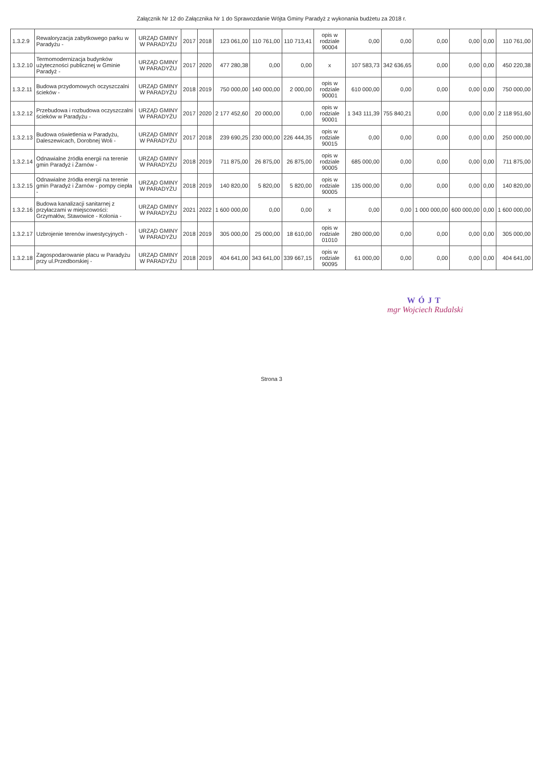Załącznik Nr 12 do Załącznika Nr 1 do Sprawozdanie Wójta Gminy Paradyż z wykonania budżetu za 2018 r.
| 1.3.2.9 | Rewaloryzacja zabytkowego parku w Paradyżu - | URZĄD GMINY W PARADYŻU | 2017 | 2018 | 123 061,00 | 110 761,00 | 110 713,41 | opis w rodziale 90004 | 0,00 | 0,00 | 0,00 | 0,00 | 0,00 | 110 761,00 |
| 1.3.2.10 | Termomodernizacja budynków użyteczności publicznej w Gminie Paradyż - | URZĄD GMINY W PARADYŻU | 2017 | 2020 | 477 280,38 | 0,00 | 0,00 | x | 107 583,73 | 342 636,65 | 0,00 | 0,00 | 0,00 | 450 220,38 |
| 1.3.2.11 | Budowa przydomowych oczyszczalni ścieków - | URZĄD GMINY W PARADYŻU | 2018 | 2019 | 750 000,00 | 140 000,00 | 2 000,00 | opis w rodziale 90001 | 610 000,00 | 0,00 | 0,00 | 0,00 | 0,00 | 750 000,00 |
| 1.3.2.12 | Przebudowa i rozbudowa oczyszczalni ścieków w Paradyżu - | URZĄD GMINY W PARADYŻU | 2017 | 2020 | 2 177 452,60 | 20 000,00 | 0,00 | opis w rodziale 90001 | 1 343 111,39 | 755 840,21 | 0,00 | 0,00 | 0,00 | 2 118 951,60 |
| 1.3.2.13 | Budowa oświetlenia w Paradyżu, Daleszewicach, Dorobnej Woli - | URZĄD GMINY W PARADYŻU | 2017 | 2018 | 239 690,25 | 230 000,00 | 226 444,35 | opis w rodziale 90015 | 0,00 | 0,00 | 0,00 | 0,00 | 0,00 | 250 000,00 |
| 1.3.2.14 | Odnawialne źródła energii na terenie gmin Paradyż i Żarnów - | URZĄD GMINY W PARADYŻU | 2018 | 2019 | 711 875,00 | 26 875,00 | 26 875,00 | opis w rodziale 90005 | 685 000,00 | 0,00 | 0,00 | 0,00 | 0,00 | 711 875,00 |
| 1.3.2.15 | Odnawialne źródła energii na terenie gmin Paradyż i Żarnów - pompy ciepła - | URZĄD GMINY W PARADYŻU | 2018 | 2019 | 140 820,00 | 5 820,00 | 5 820,00 | opis w rodziale 90005 | 135 000,00 | 0,00 | 0,00 | 0,00 | 0,00 | 140 820,00 |
| 1.3.2.16 | Budowa kanalizacji sanitarnej z przyłaczami w miejscowości: Grzymałów, Stawowice - Kolonia - | URZĄD GMINY W PARADYŻU | 2021 | 2022 | 1 600 000,00 | 0,00 | 0,00 | x | 0,00 | 0,00 | 1 000 000,00 | 600 000,00 | 0,00 | 1 600 000,00 |
| 1.3.2.17 | Uzbrojenie terenów inwestycyjnych - | URZĄD GMINY W PARADYŻU | 2018 | 2019 | 305 000,00 | 25 000,00 | 18 610,00 | opis w rodziale 01010 | 280 000,00 | 0,00 | 0,00 | 0,00 | 0,00 | 305 000,00 |
| 1.3.2.18 | Zagospodarowanie placu w Paradyżu przy ul.Przedborskiej - | URZĄD GMINY W PARADYŻU | 2018 | 2019 | 404 641,00 | 343 641,00 | 339 667,15 | opis w rodziale 90095 | 61 000,00 | 0,00 | 0,00 | 0,00 | 0,00 | 404 641,00 |
WÓJT
mgr Wojciech Rudalski
Strona 3